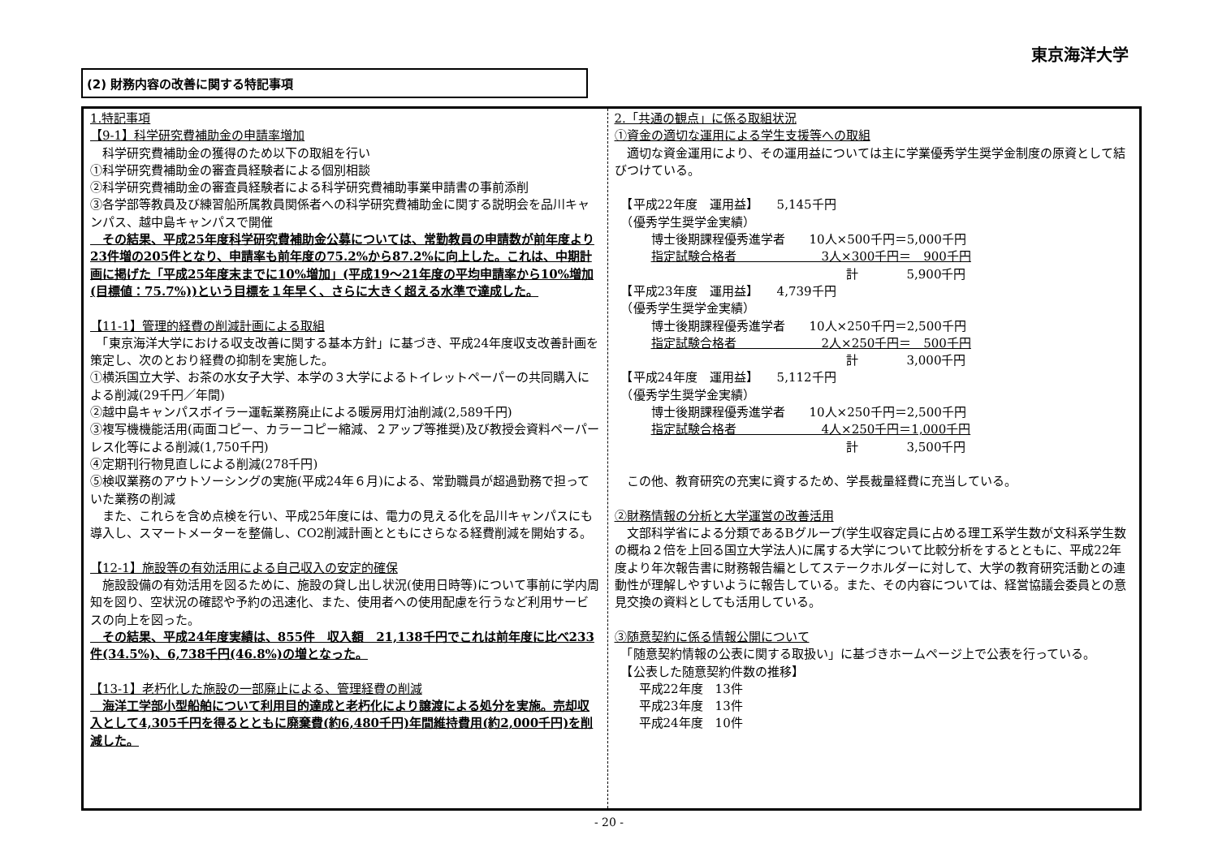東京海洋大学
(2) 財務内容の改善に関する特記事項
1.特記事項
【9-1】科学研究費補助金の申請率増加
　科学研究費補助金の獲得のため以下の取組を行い
①科学研究費補助金の審査員経験者による個別相談
②科学研究費補助金の審査員経験者による科学研究費補助事業申請書の事前添削
③各学部等教員及び練習船所属教員関係者への科学研究費補助金に関する説明会を品川キャンパス、越中島キャンパスで開催
　その結果、平成25年度科学研究費補助金公募については、常勤教員の申請数が前年度より23件増の205件となり、申請率も前年度の75.2%から87.2%に向上した。これは、中期計画に掲げた「平成25年度末までに10%増加」(平成19～21年度の平均申請率から10%増加(目標値：75.7%))という目標を１年早く、さらに大きく超える水準で達成した。
【11-1】管理的経費の削減計画による取組
　「東京海洋大学における収支改善に関する基本方針」に基づき、平成24年度収支改善計画を策定し、次のとおり経費の抑制を実施した。
①横浜国立大学、お茶の水女子大学、本学の３大学によるトイレットペーパーの共同購入による削減(29千円／年間)
②越中島キャンパスボイラー運転業務廃止による暖房用灯油削減(2,589千円)
③複写機機能活用(両面コピー、カラーコピー縮減、２アップ等推奨)及び教授会資料ペーパーレス化等による削減(1,750千円)
④定期刊行物見直しによる削減(278千円)
⑤検収業務のアウトソーシングの実施(平成24年６月)による、常勤職員が超過勤務で担っていた業務の削減
　また、これらを含め点検を行い、平成25年度には、電力の見える化を品川キャンパスにも導入し、スマートメーターを整備し、CO2削減計画とともにさらなる経費削減を開始する。
【12-1】施設等の有効活用による自己収入の安定的確保
　施設設備の有効活用を図るために、施設の貸し出し状況(使用日時等)について事前に学内周知を図り、空状況の確認や予約の迅速化、また、使用者への使用配慮を行うなど利用サービスの向上を図った。
　その結果、平成24年度実績は、855件　収入額　21,138千円でこれは前年度に比べ233件(34.5%)、6,738千円(46.8%)の増となった。
【13-1】老朽化した施設の一部廃止による、管理経費の削減
　海洋工学部小型船舶について利用目的達成と老朽化により譲渡による処分を実施。売却収入として4,305千円を得るとともに廃棄費(約6,480千円)年間維持費用(約2,000千円)を削減した。
2.「共通の観点」に係る取組状況
①資金の適切な運用による学生支援等への取組
　適切な資金運用により、その運用益については主に学業優秀学生奨学金制度の原資として結びつけている。
　【平成22年度　運用益】　　5,145千円
　（優秀学生奨学金実績）
　　　博士後期課程優秀進学者　　10人×500千円＝5,000千円
　　　指定試験合格者　　　　　　　3人×300千円＝　900千円
　　　　　　　　　　　　　　　　　　　計　　　　5,900千円
　【平成23年度　運用益】　　4,739千円
　（優秀学生奨学金実績）
　　　博士後期課程優秀進学者　　10人×250千円＝2,500千円
　　　指定試験合格者　　　　　　　2人×250千円＝　500千円
　　　　　　　　　　　　　　　　　　　計　　　　3,000千円
　【平成24年度　運用益】　　5,112千円
　（優秀学生奨学金実績）
　　　博士後期課程優秀進学者　　10人×250千円＝2,500千円
　　　指定試験合格者　　　　　　　4人×250千円＝1,000千円
　　　　　　　　　　　　　　　　　　　計　　　　3,500千円
　この他、教育研究の充実に資するため、学長裁量経費に充当している。
②財務情報の分析と大学運営の改善活用
　文部科学省による分類であるBグループ(学生収容定員に占める理工系学生数が文科系学生数の概ね２倍を上回る国立大学法人)に属する大学について比較分析をするとともに、平成22年度より年次報告書に財務報告編としてステークホルダーに対して、大学の教育研究活動との連動性が理解しやすいように報告している。また、その内容については、経営協議会委員との意見交換の資料としても活用している。
③随意契約に係る情報公開について
　「随意契約情報の公表に関する取扱い」に基づきホームページ上で公表を行っている。
　【公表した随意契約件数の推移】
　　平成22年度　13件
　　平成23年度　13件
　　平成24年度　10件
- 20 -